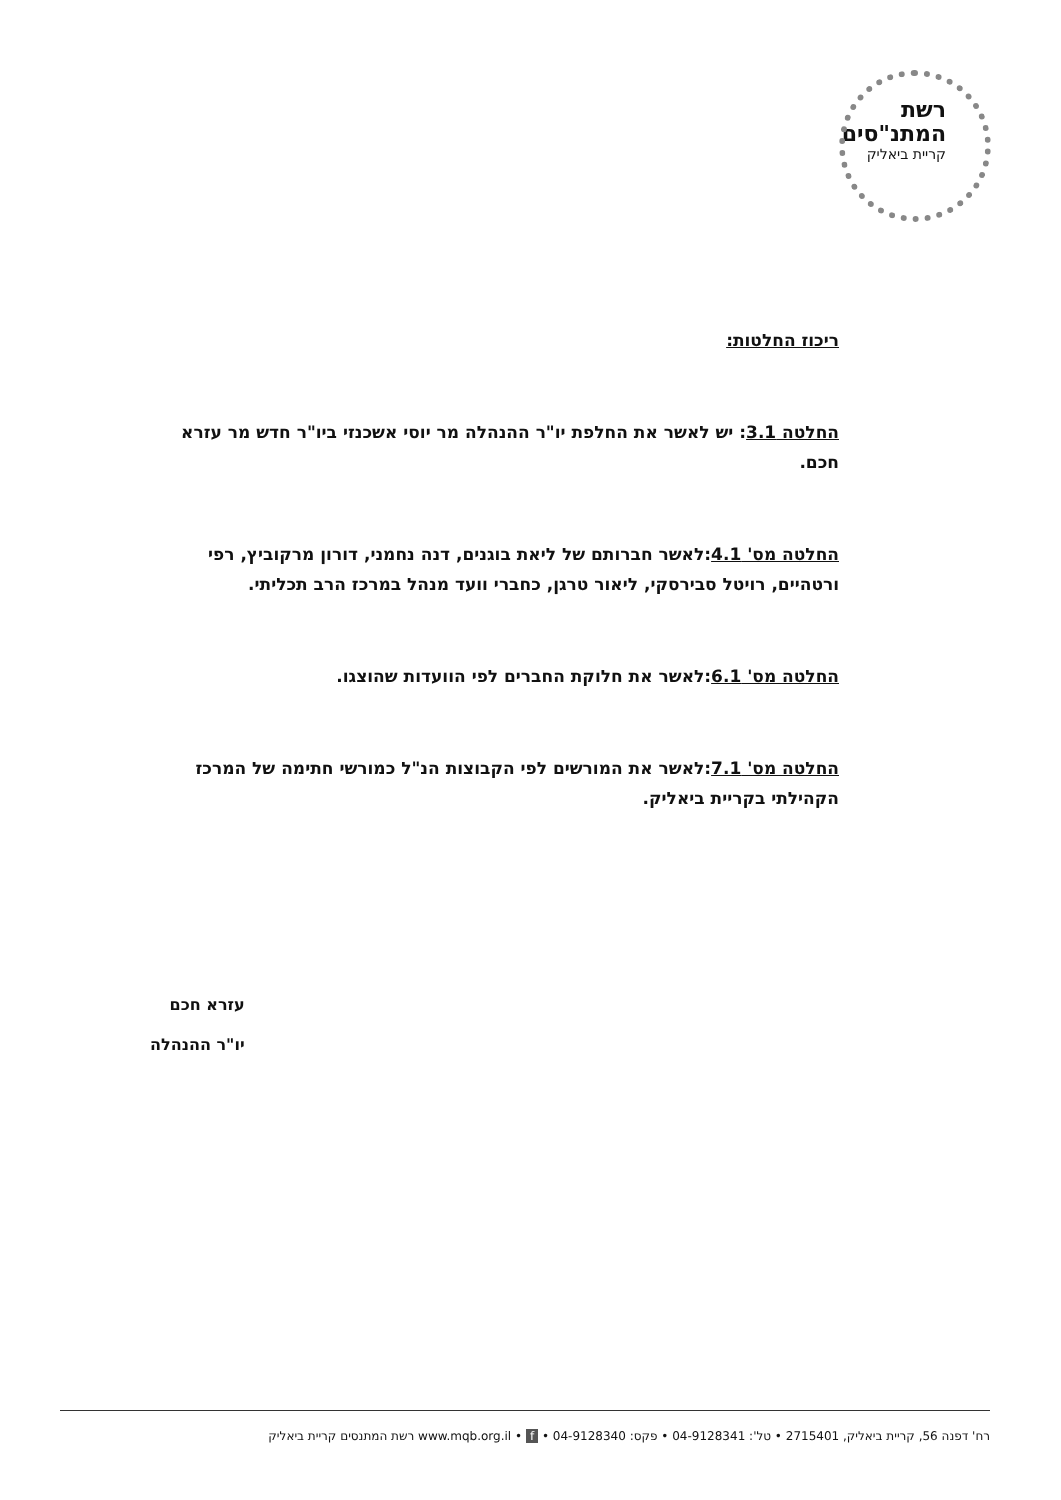רשת
המתנ"סים
קריית ביאליק
ריכוז החלטות:
החלטה 3.1: יש לאשר את החלפת יו"ר ההנהלה מר יוסי אשכנזי ביו"ר חדש מר עזרא חכם.
החלטה מס' 4.1:לאשר חברותם של ליאת בוגנים, דנה נחמני, דורון מרקוביץ, רפי ורטהיים, רויטל סבירסקי, ליאור טרגן, כחברי וועד מנהל במרכז הרב תכליתי.
החלטה מס' 6.1:לאשר את חלוקת החברים לפי הוועדות שהוצגו.
החלטה מס' 7.1:לאשר את המורשים לפי הקבוצות הנ"ל כמורשי חתימה של המרכז הקהילתי בקריית ביאליק.
עזרא חכם
יו"ר ההנהלה
רח' דפנה 56, קריית ביאליק, 2715401 • טל': 04-9128341 • פקס: 04-9128340 • www.mqb.org.il • f רשת המתנסים קריית ביאליק